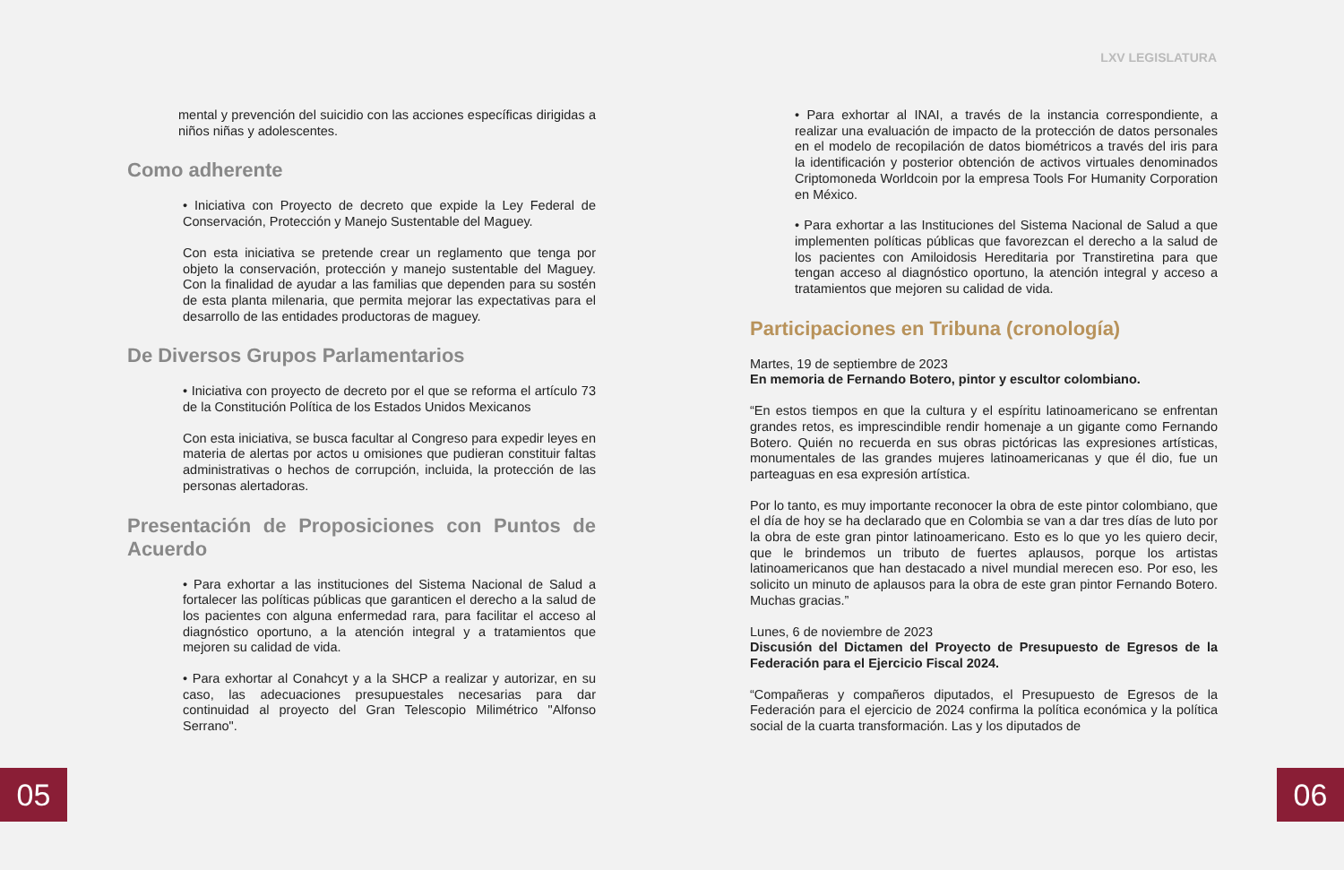LXV LEGISLATURA
mental y prevención del suicidio con las acciones específicas dirigidas a niños niñas y adolescentes.
Como adherente
• Iniciativa con Proyecto de decreto que expide la Ley Federal de Conservación, Protección y Manejo Sustentable del Maguey.
Con esta iniciativa se pretende crear un reglamento que tenga por objeto la conservación, protección y manejo sustentable del Maguey. Con la finalidad de ayudar a las familias que dependen para su sostén de esta planta milenaria, que permita mejorar las expectativas para el desarrollo de las entidades productoras de maguey.
De Diversos Grupos Parlamentarios
• Iniciativa con proyecto de decreto por el que se reforma el artículo 73 de la Constitución Política de los Estados Unidos Mexicanos
Con esta iniciativa, se busca facultar al Congreso para expedir leyes en materia de alertas por actos u omisiones que pudieran constituir faltas administrativas o hechos de corrupción, incluida, la protección de las personas alertadoras.
Presentación de Proposiciones con Puntos de Acuerdo
• Para exhortar a las instituciones del Sistema Nacional de Salud a fortalecer las políticas públicas que garanticen el derecho a la salud de los pacientes con alguna enfermedad rara, para facilitar el acceso al diagnóstico oportuno, a la atención integral y a tratamientos que mejoren su calidad de vida.
• Para exhortar al Conahcyt y a la SHCP a realizar y autorizar, en su caso, las adecuaciones presupuestales necesarias para dar continuidad al proyecto del Gran Telescopio Milimétrico "Alfonso Serrano".
• Para exhortar al INAI, a través de la instancia correspondiente, a realizar una evaluación de impacto de la protección de datos personales en el modelo de recopilación de datos biométricos a través del iris para la identificación y posterior obtención de activos virtuales denominados Criptomoneda Worldcoin por la empresa Tools For Humanity Corporation en México.
• Para exhortar a las Instituciones del Sistema Nacional de Salud a que implementen políticas públicas que favorezcan el derecho a la salud de los pacientes con Amiloidosis Hereditaria por Transtiretina para que tengan acceso al diagnóstico oportuno, la atención integral y acceso a tratamientos que mejoren su calidad de vida.
Participaciones en Tribuna (cronología)
Martes, 19 de septiembre de 2023
En memoria de Fernando Botero, pintor y escultor colombiano.
“En estos tiempos en que la cultura y el espíritu latinoamericano se enfrentan grandes retos, es imprescindible rendir homenaje a un gigante como Fernando Botero. Quién no recuerda en sus obras pictóricas las expresiones artísticas, monumentales de las grandes mujeres latinoamericanas y que él dio, fue un parteaguas en esa expresión artística.
Por lo tanto, es muy importante reconocer la obra de este pintor colombiano, que el día de hoy se ha declarado que en Colombia se van a dar tres días de luto por la obra de este gran pintor latinoamericano. Esto es lo que yo les quiero decir, que le brindemos un tributo de fuertes aplausos, porque los artistas latinoamericanos que han destacado a nivel mundial merecen eso. Por eso, les solicito un minuto de aplausos para la obra de este gran pintor Fernando Botero. Muchas gracias.”
Lunes, 6 de noviembre de 2023
Discusión del Dictamen del Proyecto de Presupuesto de Egresos de la Federación para el Ejercicio Fiscal 2024.
“Compañeras y compañeros diputados, el Presupuesto de Egresos de la Federación para el ejercicio de 2024 confirma la política económica y la política social de la cuarta transformación. Las y los diputados de
05 06